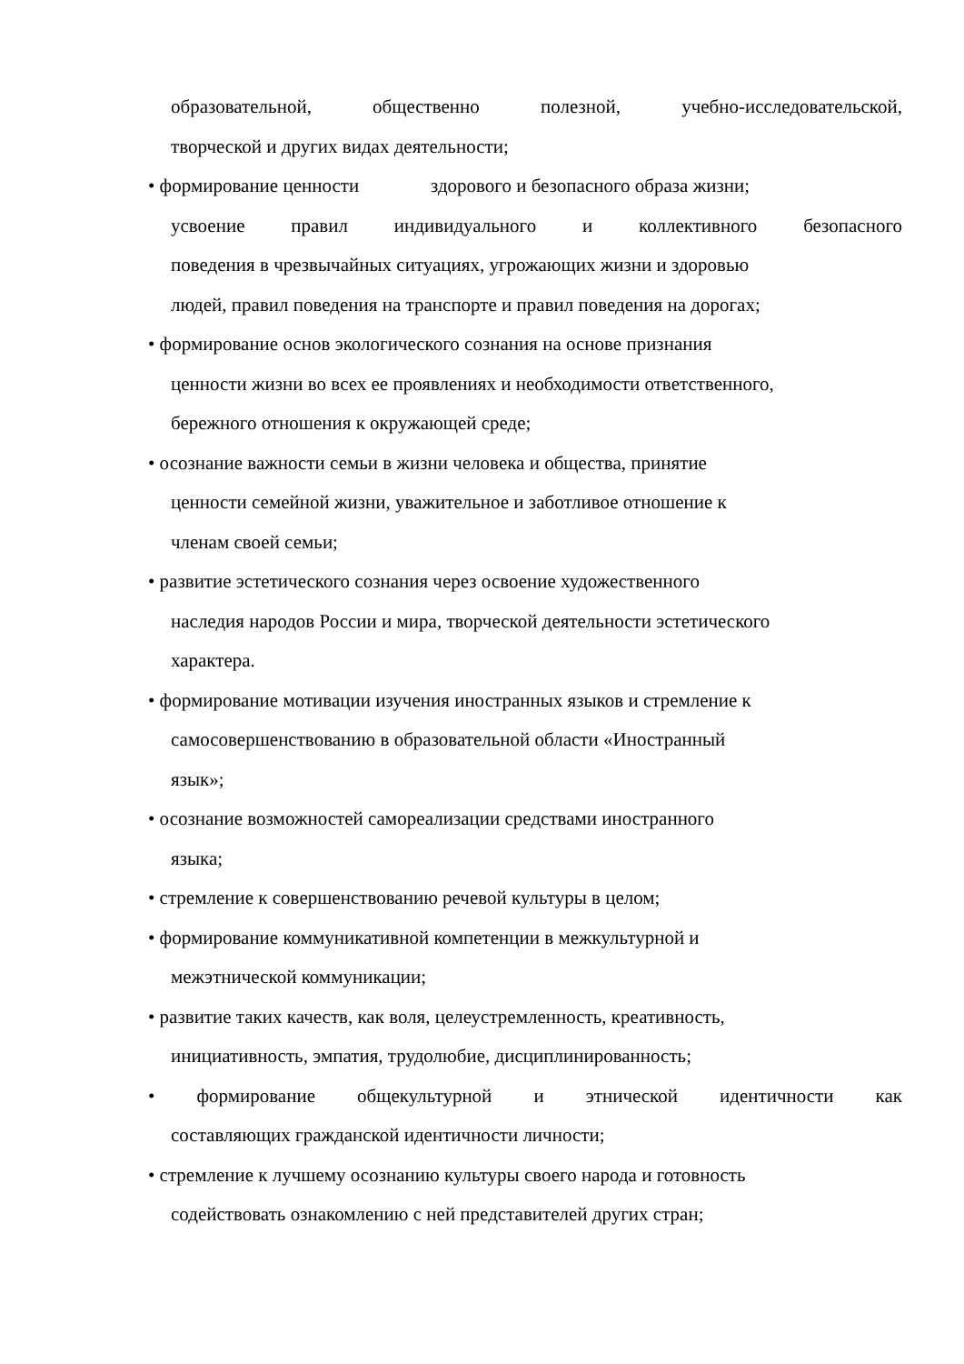образовательной, общественно полезной, учебно-исследовательской,
творческой и других видах деятельности;
• формирование ценности здорового и безопасного образа жизни;
усвоение правил индивидуального и коллективного безопасного
поведения в чрезвычайных ситуациях, угрожающих жизни и здоровью
людей, правил поведения на транспорте и правил поведения на дорогах;
• формирование основ экологического сознания на основе признания
ценности жизни во всех ее проявлениях и необходимости ответственного,
бережного отношения к окружающей среде;
• осознание важности семьи в жизни человека и общества, принятие
ценности семейной жизни, уважительное и заботливое отношение к
членам своей семьи;
• развитие эстетического сознания через освоение художественного
наследия народов России и мира, творческой деятельности эстетического
характера.
• формирование мотивации изучения иностранных языков и стремление к
самосовершенствованию в образовательной области «Иностранный
язык»;
• осознание возможностей самореализации средствами иностранного
языка;
• стремление к совершенствованию речевой культуры в целом;
• формирование коммуникативной компетенции в межкультурной и
межэтнической коммуникации;
• развитие таких качеств, как воля, целеустремленность, креативность,
инициативность, эмпатия, трудолюбие, дисциплинированность;
• формирование общекультурной и этнической идентичности как
составляющих гражданской идентичности личности;
• стремление к лучшему осознанию культуры своего народа и готовность
содействовать ознакомлению с ней представителей других стран;